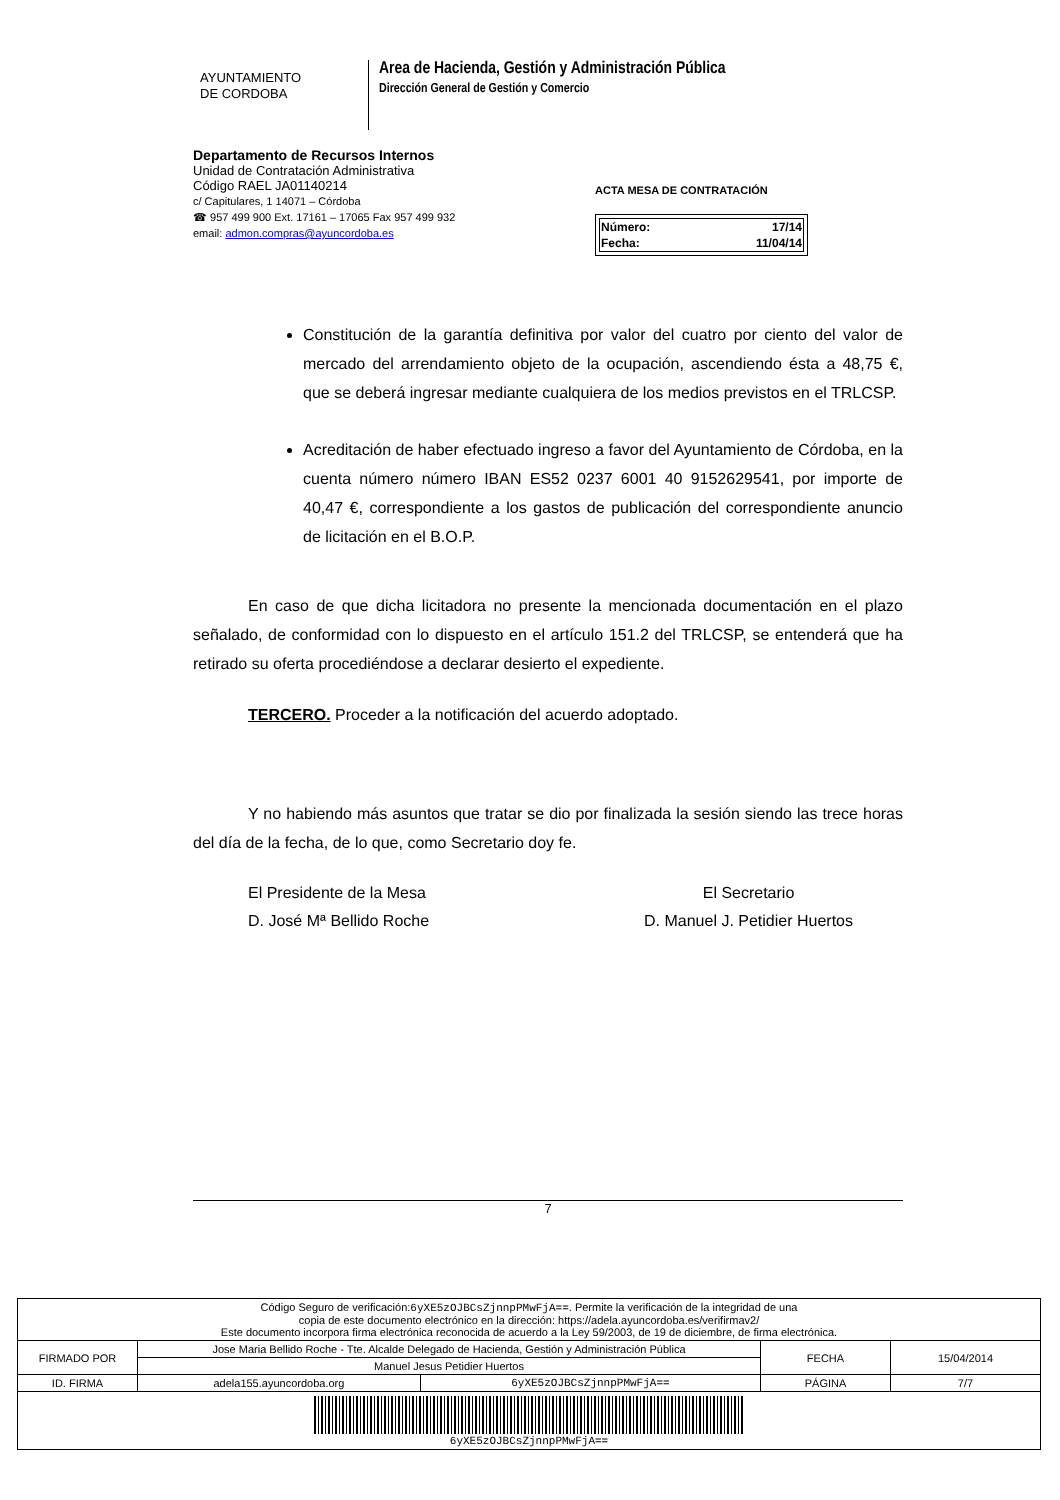AYUNTAMIENTO
DE CORDOBA
Area de Hacienda, Gestión y Administración Pública
Dirección General de Gestión y Comercio
Departamento de Recursos Internos
Unidad de Contratación Administrativa
Código RAEL JA01140214
c/ Capitulares, 1 14071 – Córdoba
☎ 957 499 900 Ext. 17161 – 17065 Fax 957 499 932
email: admon.compras@ayuncordoba.es
ACTA MESA DE CONTRATACIÓN
| Número: | 17/14 |
| Fecha: | 11/04/14 |
Constitución de la garantía definitiva por valor del cuatro por ciento del valor de mercado del arrendamiento objeto de la ocupación, ascendiendo ésta a 48,75 €, que se deberá ingresar mediante cualquiera de los medios previstos en el TRLCSP.
Acreditación de haber efectuado ingreso a favor del Ayuntamiento de Córdoba, en la cuenta número número IBAN ES52 0237 6001 40 9152629541, por importe de 40,47 €, correspondiente a los gastos de publicación del correspondiente anuncio de licitación en el B.O.P.
En caso de que dicha licitadora no presente la mencionada documentación en el plazo señalado, de conformidad con lo dispuesto en el artículo 151.2 del TRLCSP, se entenderá que ha retirado su oferta procediéndose a declarar desierto el expediente.
TERCERO. Proceder a la notificación del acuerdo adoptado.
Y no habiendo más asuntos que tratar se dio por finalizada la sesión siendo las trece horas del día de la fecha, de lo que, como Secretario doy fe.
El Presidente de la Mesa
D. José Mª Bellido Roche
El Secretario
D. Manuel J. Petidier Huertos
7
| Código Seguro de verificación: 6yXE5zOJBCsZjnnpPMwFjA== . Permite la verificación de la integridad de una copia de este documento electrónico en la dirección: https://adela.ayuncordoba.es/verifirmav2/ Este documento incorpora firma electrónica reconocida de acuerdo a la Ley 59/2003, de 19 de diciembre, de firma electrónica. | | | | |
| FIRMADO POR | Jose Maria Bellido Roche - Tte. Alcalde Delegado de Hacienda, Gestión y Administración Pública | | FECHA | 15/04/2014 |
| | Manuel Jesus Petidier Huertos | | | |
| ID. FIRMA | adela155.ayuncordoba.org | 6yXE5zOJBCsZjnnpPMwFjA== | PÁGINA | 7/7 |
| 6yXE5zOJBCsZjnnpPMwFjA== | | | | |